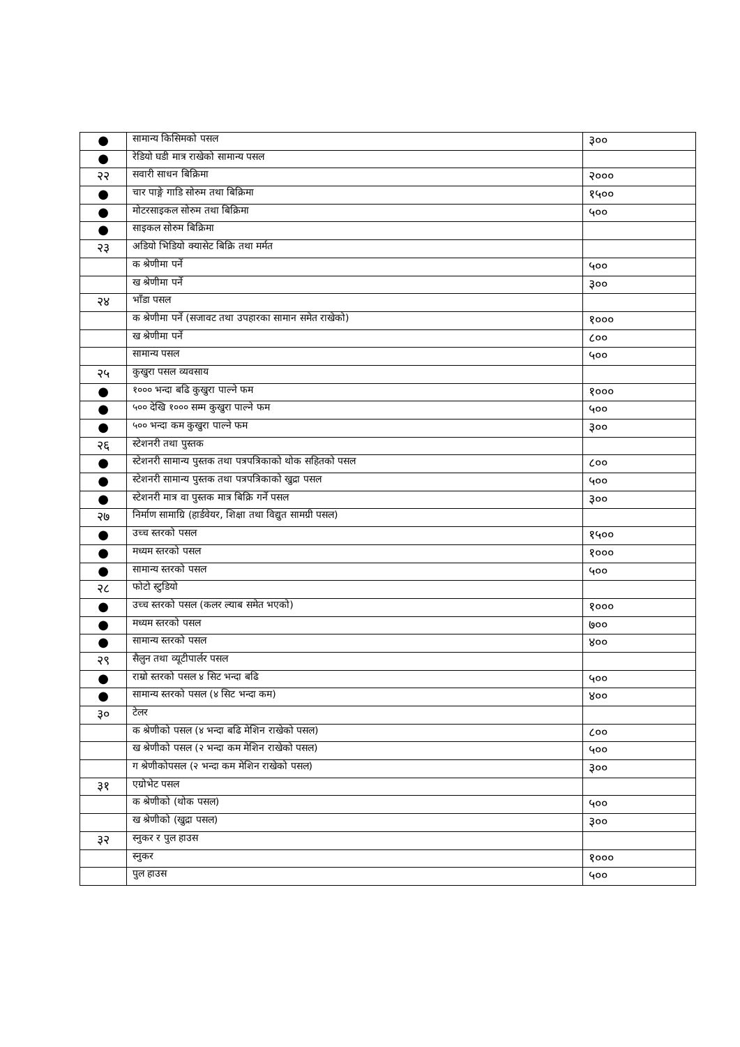| ● | सामान्य किसिमको पसल | ३०० |
| ● | रेडियो घडी मात्र राखेको सामान्य पसल | |
| २२ | सवारी साधन बिक्रिमा | २००० |
| ● | चार पाङ्गे गाडि सोरुम तथा बिक्रिमा | १५०० |
| ● | मोटरसाइकल सोरुम तथा बिक्रिमा | ५०० |
| ● | साइकल सोरुम बिक्रिमा | |
| २३ | अडियो भिडियो क्यासेट बिक्रि तथा मर्मत | |
| | क श्रेणीमा पर्ने | ५०० |
| | ख श्रेणीमा पर्ने | ३०० |
| २४ | भाँडा पसल | |
| | क श्रेणीमा पर्ने (सजावट तथा उपहारका सामान समेत राखेको) | १००० |
| | ख श्रेणीमा पर्ने | ८०० |
| | सामान्य पसल | ५०० |
| २५ | कुखुरा पसल व्यवसाय | |
| ● | १००० भन्दा बढि कुखुरा पाल्ने फम | १००० |
| ● | ५०० देखि १००० सम्म कुखुरा पाल्ने फम | ५०० |
| ● | ५०० भन्दा कम कुखुरा पाल्ने फम | ३०० |
| २६ | स्टेशनरी तथा पुस्तक | |
| ● | स्टेशनरी सामान्य पुस्तक तथा पत्रपत्रिकाको थोक सहितको पसल | ८०० |
| ● | स्टेशनरी सामान्य पुस्तक तथा पत्रपत्रिकाको खुद्रा पसल | ५०० |
| ● | स्टेशनरी मात्र वा पुस्तक मात्र बिक्रि गर्ने पसल | ३०० |
| २७ | निर्माण सामाग्रि (हार्डवेयर, शिक्षा तथा विद्युत सामग्री पसल) | |
| ● | उच्च स्तरको पसल | १५०० |
| ● | मध्यम स्तरको पसल | १००० |
| ● | सामान्य स्तरको पसल | ५०० |
| २८ | फोटो स्टुडियो | |
| ● | उच्च स्तरको पसल (कलर ल्याब समेत भएको) | १००० |
| ● | मध्यम स्तरको पसल | ७०० |
| ● | सामान्य स्तरको पसल | ४०० |
| २९ | सैलुन तथा व्यूटीपार्लर पसल | |
| ● | राम्रो स्तरको पसल ४ सिट भन्दा बढि | ५०० |
| ● | सामान्य स्तरको पसल (४ सिट भन्दा कम) | ४०० |
| ३० | टेलर | |
| | क श्रेणीको पसल (४ भन्दा बढि मेशिन राखेको पसल) | ८०० |
| | ख श्रेणीको पसल (२ भन्दा कम मेशिन राखेको पसल) | ५०० |
| | ग श्रेणीकोपसल (२ भन्दा कम मेशिन राखेको पसल) | ३०० |
| ३१ | एग्रोभेट पसल | |
| | क श्रेणीको (थोक पसल) | ५०० |
| | ख श्रेणीको (खुद्रा पसल) | ३०० |
| ३२ | स्नुकर र पुल हाउस | |
| | स्नुकर | १००० |
| | पुल हाउस | ५०० |